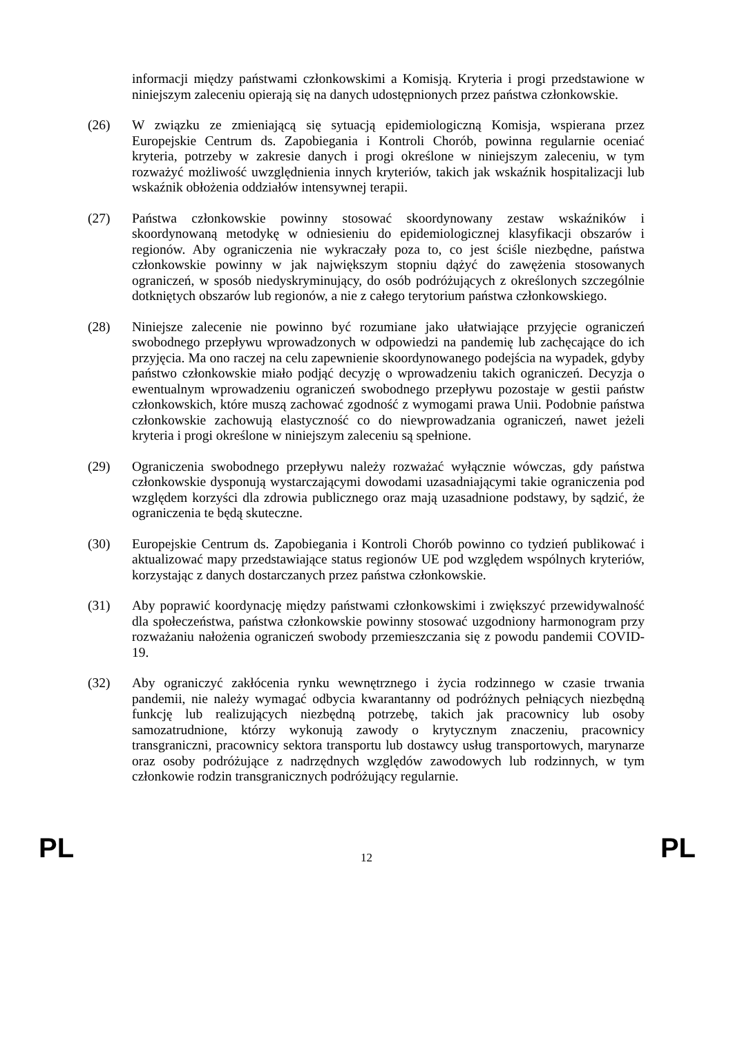informacji między państwami członkowskimi a Komisją. Kryteria i progi przedstawione w niniejszym zaleceniu opierają się na danych udostępnionych przez państwa członkowskie.
(26) W związku ze zmieniającą się sytuacją epidemiologiczną Komisja, wspierana przez Europejskie Centrum ds. Zapobiegania i Kontroli Chorób, powinna regularnie oceniać kryteria, potrzeby w zakresie danych i progi określone w niniejszym zaleceniu, w tym rozważyć możliwość uwzględnienia innych kryteriów, takich jak wskaźnik hospitalizacji lub wskaźnik obłożenia oddziałów intensywnej terapii.
(27) Państwa członkowskie powinny stosować skoordynowany zestaw wskaźników i skoordynowaną metodykę w odniesieniu do epidemiologicznej klasyfikacji obszarów i regionów. Aby ograniczenia nie wykraczały poza to, co jest ściśle niezbędne, państwa członkowskie powinny w jak największym stopniu dążyć do zawężenia stosowanych ograniczeń, w sposób niedyskryminujący, do osób podróżujących z określonych szczególnie dotkniętych obszarów lub regionów, a nie z całego terytorium państwa członkowskiego.
(28) Niniejsze zalecenie nie powinno być rozumiane jako ułatwiające przyjęcie ograniczeń swobodnego przepływu wprowadzonych w odpowiedzi na pandemię lub zachęcające do ich przyjęcia. Ma ono raczej na celu zapewnienie skoordynowanego podejścia na wypadek, gdyby państwo członkowskie miało podjąć decyzję o wprowadzeniu takich ograniczeń. Decyzja o ewentualnym wprowadzeniu ograniczeń swobodnego przepływu pozostaje w gestii państw członkowskich, które muszą zachować zgodność z wymogami prawa Unii. Podobnie państwa członkowskie zachowują elastyczność co do niewprowadzania ograniczeń, nawet jeżeli kryteria i progi określone w niniejszym zaleceniu są spełnione.
(29) Ograniczenia swobodnego przepływu należy rozważać wyłącznie wówczas, gdy państwa członkowskie dysponują wystarczającymi dowodami uzasadniającymi takie ograniczenia pod względem korzyści dla zdrowia publicznego oraz mają uzasadnione podstawy, by sądzić, że ograniczenia te będą skuteczne.
(30) Europejskie Centrum ds. Zapobiegania i Kontroli Chorób powinno co tydzień publikować i aktualizować mapy przedstawiające status regionów UE pod względem wspólnych kryteriów, korzystając z danych dostarczanych przez państwa członkowskie.
(31) Aby poprawić koordynację między państwami członkowskimi i zwiększyć przewidywalność dla społeczeństwa, państwa członkowskie powinny stosować uzgodniony harmonogram przy rozważaniu nałożenia ograniczeń swobody przemieszczania się z powodu pandemii COVID-19.
(32) Aby ograniczyć zakłócenia rynku wewnętrznego i życia rodzinnego w czasie trwania pandemii, nie należy wymagać odbycia kwarantanny od podróżnych pełniących niezbędną funkcję lub realizujących niezbędną potrzebę, takich jak pracownicy lub osoby samozatrudnione, którzy wykonują zawody o krytycznym znaczeniu, pracownicy transgraniczni, pracownicy sektora transportu lub dostawcy usług transportowych, marynarze oraz osoby podróżujące z nadrzędnych względów zawodowych lub rodzinnych, w tym członkowie rodzin transgranicznych podróżujący regularnie.
PL
12
PL